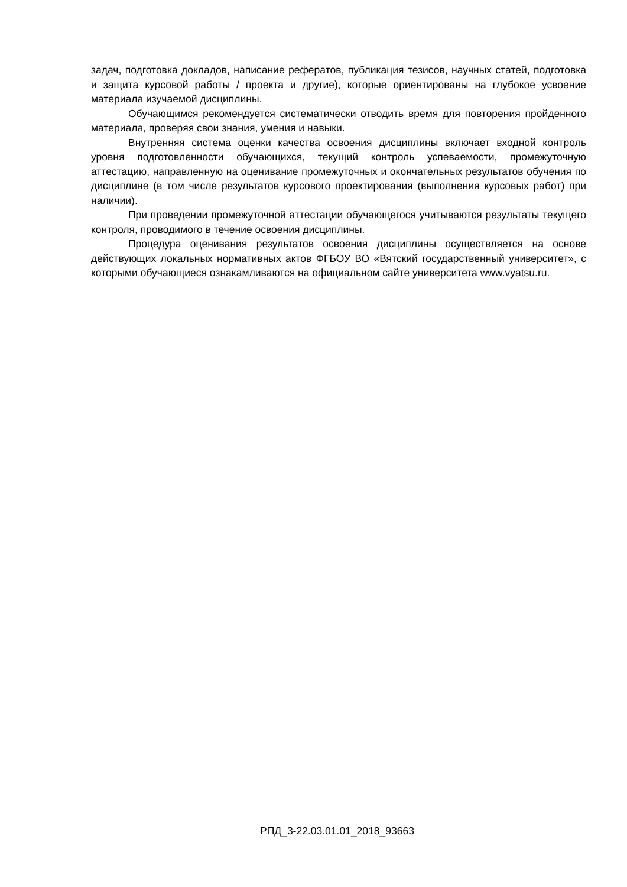задач, подготовка докладов, написание рефератов, публикация тезисов, научных статей, подготовка и защита курсовой работы / проекта и другие), которые ориентированы на глубокое усвоение материала изучаемой дисциплины.
Обучающимся рекомендуется систематически отводить время для повторения пройденного материала, проверяя свои знания, умения и навыки.
Внутренняя система оценки качества освоения дисциплины включает входной контроль уровня подготовленности обучающихся, текущий контроль успеваемости, промежуточную аттестацию, направленную на оценивание промежуточных и окончательных результатов обучения по дисциплине (в том числе результатов курсового проектирования (выполнения курсовых работ) при наличии).
При проведении промежуточной аттестации обучающегося учитываются результаты текущего контроля, проводимого в течение освоения дисциплины.
Процедура оценивания результатов освоения дисциплины осуществляется на основе действующих локальных нормативных актов ФГБОУ ВО «Вятский государственный университет», с которыми обучающиеся ознакамливаются на официальном сайте университета www.vyatsu.ru.
РПД_3-22.03.01.01_2018_93663